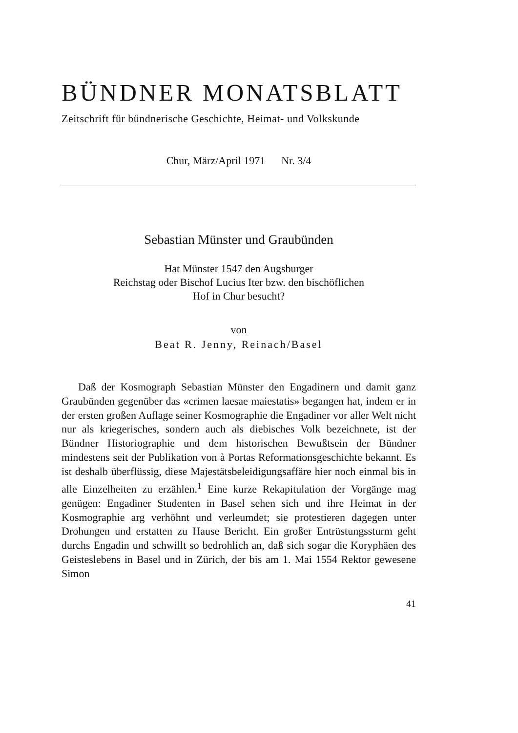BÜNDNER MONATSBLATT
Zeitschrift für bündnerische Geschichte, Heimat- und Volkskunde
Chur, März/April 1971 Nr. 3/4
Sebastian Münster und Graubünden
Hat Münster 1547 den Augsburger
Reichstag oder Bischof Lucius Iter bzw. den bischöflichen
Hof in Chur besucht?
von
Beat R. Jenny, Reinach/Basel
Daß der Kosmograph Sebastian Münster den Engadinern und damit ganz Graubünden gegenüber das «crimen laesae maiestatis» begangen hat, indem er in der ersten großen Auflage seiner Kosmographie die Engadiner vor aller Welt nicht nur als kriegerisches, sondern auch als diebisches Volk bezeichnete, ist der Bündner Historiographie und dem historischen Bewußtsein der Bündner mindestens seit der Publikation von à Portas Reformationsgeschichte bekannt. Es ist deshalb überflüssig, diese Majestätsbeleidigungsaffäre hier noch einmal bis in alle Einzelheiten zu erzählen.<sup>1</sup> Eine kurze Rekapitulation der Vorgänge mag genügen: Engadiner Studenten in Basel sehen sich und ihre Heimat in der Kosmographie arg verhöhnt und verleumdet; sie protestieren dagegen unter Drohungen und erstatten zu Hause Bericht. Ein großer Entrüstungssturm geht durchs Engadin und schwillt so bedrohlich an, daß sich sogar die Koryphäen des Geisteslebens in Basel und in Zürich, der bis am 1. Mai 1554 Rektor gewesene Simon
41